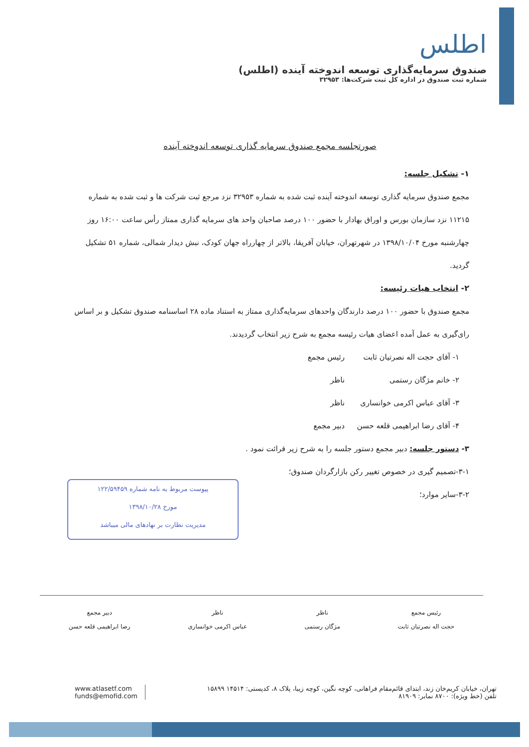اطلس
صندوق سرمایه‌گذاری توسعه اندوخته آینده (اطلس)
شماره ثبت صندوق در اداره کل ثبت شرکت‌ها: ۳۲۹۵۳
صورتجلسه مجمع صندوق سرمایه گذاری توسعه اندوخته آینده
۱- تشکیل جلسه:
مجمع صندوق سرمایه گذاری توسعه اندوخته آینده ثبت شده به شماره ۳۲۹۵۳ نزد مرجع ثبت شرکت ها و ثبت شده به شماره ۱۱۲۱۵ نزد سازمان بورس و اوراق بهادار با حضور ۱۰۰ درصد صاحبان واحد های سرمایه گذاری ممتاز رأس ساعت ۱۶:۰۰ روز چهارشنبه مورخ ۱۳۹۸/۱۰/۰۴ در شهرتهران، خیابان آفریقا، بالاتر از چهارراه جهان کودک، نبش دیدار شمالی، شماره ۵۱ تشکیل گردید.
۲- انتخاب هیات رئیسه:
مجمع صندوق با حضور ۱۰۰ درصد دارندگان واحدهای سرمایه‌گذاری ممتاز به استناد ماده ۲۸ اساسنامه صندوق تشکیل و بر اساس رای‌گیری به عمل آمده اعضای هیات رئیسه مجمع به شرح زیر انتخاب گردیدند.
۱- آقای حجت اله نصرتیان ثابت رئیس مجمع
۲- خانم مژگان رستمی ناظر
۳- آقای عباس اکرمی خوانساری ناظر
۴- آقای رضا ابراهیمی قلعه حسن دبیر مجمع
۳- دستور جلسه: دبیر مجمع دستور جلسه را به شرح زیر قرائت نمود .
۳-۱-تصمیم گیری در خصوص تغییر رکن بازارگردان صندوق؛
۳-۲-سایر موارد؛
پیوست مربوط به نامه شماره ۱۲۲/۵۹۴۵۹
مورخ ۱۳۹۸/۱۰/۲۸
مدیریت نظارت بر نهادهای مالی میباشد
رئیس مجمع
حجت اله نصرتیان ثابت
ناظر
مژگان رستمی
ناظر
عباس اکرمی خوانساری
دبیر مجمع
رضا ابراهیمی قلعه حسن
تهران، خیابان کریم‌خان زند، ابتدای قائم‌مقام فراهانی، کوچه نگین، کوچه زیبا، پلاک ۸، کدپستی: ۱۴۵۱۴ ۱۵۸۹۹
تلفن (خط ویژه): ۸۷۰۰ نمابر: ۸۱۹۰۹
www.atlasetf.com
funds@emofid.com